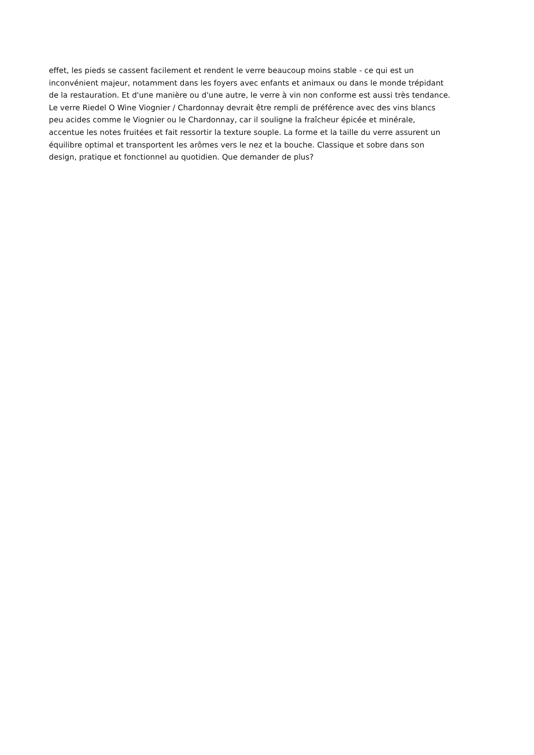effet, les pieds se cassent facilement et rendent le verre beaucoup moins stable - ce qui est un
inconvénient majeur, notamment dans les foyers avec enfants et animaux ou dans le monde trépidant
de la restauration. Et d'une manière ou d'une autre, le verre à vin non conforme est aussi très tendance.
Le verre Riedel O Wine Viognier / Chardonnay devrait être rempli de préférence avec des vins blancs
peu acides comme le Viognier ou le Chardonnay, car il souligne la fraîcheur épicée et minérale,
accentue les notes fruitées et fait ressortir la texture souple. La forme et la taille du verre assurent un
équilibre optimal et transportent les arômes vers le nez et la bouche. Classique et sobre dans son
design, pratique et fonctionnel au quotidien. Que demander de plus?